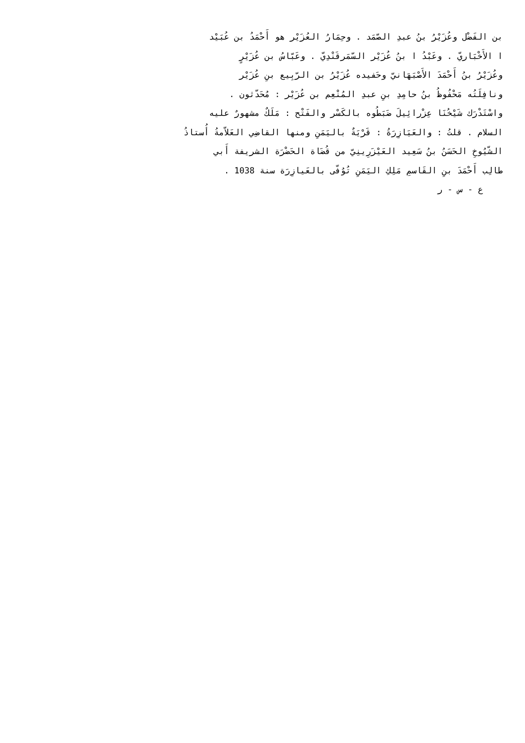بن الفَضْل وعُزَيْرُ بنُ عبدِ الصّمَد . وحِمَارُ العُزَيْر هو أَحْمَدُ بن عُبَيْد
ا الأَخْبَاريّ . وعَبْدُ ا بنُ عُزَيْر السّمَرقَنْدِيّ . وعَبّاسُ بن عُزَيْرٍ
وعُزَيْرُ بنُ أَحْمَدَ الأَصْبَهَانيّ وحَفيده عُزَيْرُ بن الرّبِيع بنِ عُزَيْر
ونافِلَتُه مَحْفُوظُ بنُ حامِدِ بنِ عبدِ المُنْعِم بن عُزَيْر : مُحَدّثون .
واسْتَدْرَك شَيْخُنَا عِزْرائِيلَ ضَبَطُوه بالكَسْر والفَتْح : مَلَكٌ مشهورٌ عليه
السلام . قلتُ : والعَيَازِرَةُ : قَرْيَةٌ باليَمَنِ ومنها القاضِي العَلاّمةُ أُستاذُ
الشّيُوخِ الحَسَنُ بنُ سَعِيد العَيْزَرِينِيّ من قُضَاة الحَضْرَة الشريفة أَبي
طالِب أَحْمَدَ بنِ القَاسمِ مَلِكِ اليَمَنِ تُوُفّىِ بالعَيازِرَة سنة 1038 .
ع - س - ر